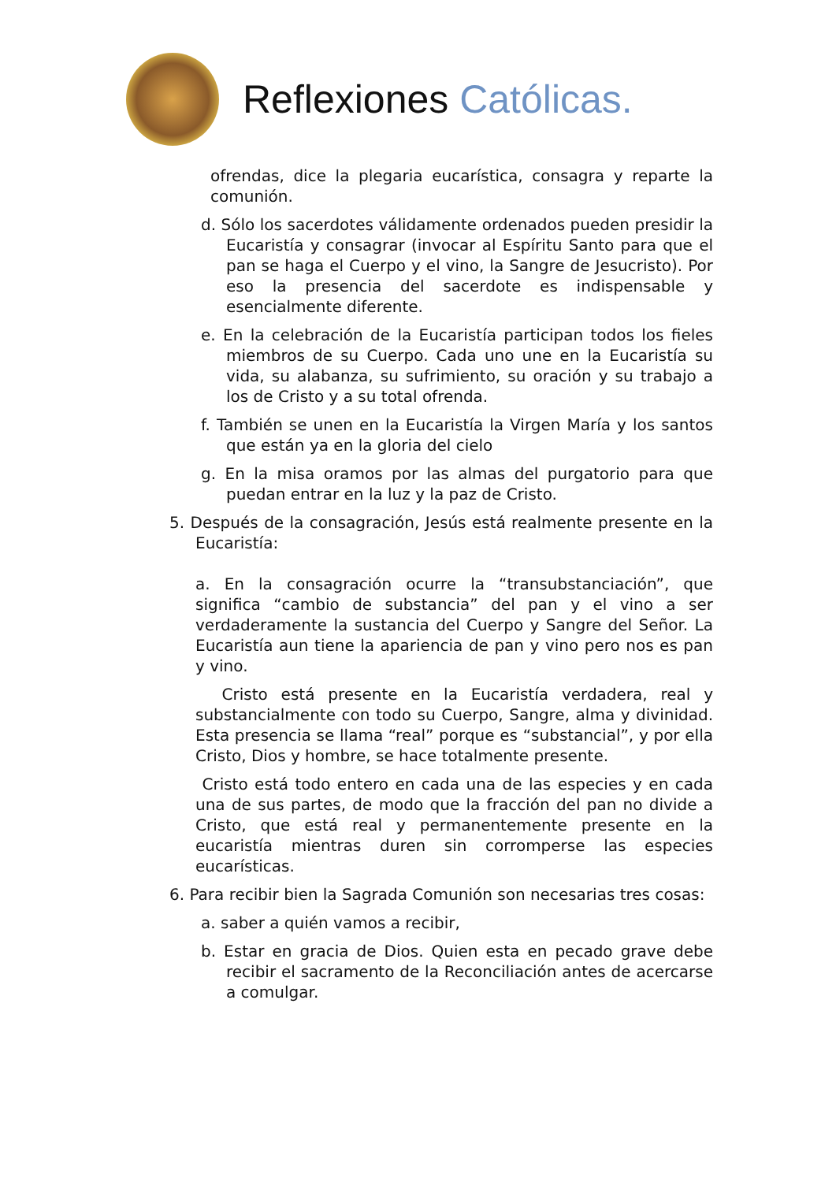Reflexiones Católicas.
ofrendas, dice la plegaria eucarística, consagra y reparte la comunión.
d. Sólo los sacerdotes válidamente ordenados pueden presidir la Eucaristía y consagrar (invocar al Espíritu Santo para que el pan se haga el Cuerpo y el vino, la Sangre de Jesucristo). Por eso la presencia del sacerdote es indispensable y esencialmente diferente.
e. En la celebración de la Eucaristía participan todos los fieles miembros de su Cuerpo. Cada uno une en la Eucaristía su vida, su alabanza, su sufrimiento, su oración y su trabajo a los de Cristo y a su total ofrenda.
f. También se unen en la Eucaristía la Virgen María y los santos que están ya en la gloria del cielo
g. En la misa oramos por las almas del purgatorio para que puedan entrar en la luz y la paz de Cristo.
5. Después de la consagración, Jesús está realmente presente en la Eucaristía:
a. En la consagración ocurre la “transubstanciación”, que significa “cambio de substancia” del pan y el vino a ser verdaderamente la sustancia del Cuerpo y Sangre del Señor. La Eucaristía aun tiene la apariencia de pan y vino pero nos es pan y vino.
Cristo está presente en la Eucaristía verdadera, real y substancialmente con todo su Cuerpo, Sangre, alma y divinidad. Esta presencia se llama “real” porque es “substancial”, y por ella Cristo, Dios y hombre, se hace totalmente presente.
Cristo está todo entero en cada una de las especies y en cada una de sus partes, de modo que la fracción del pan no divide a Cristo, que está real y permanentemente presente en la eucaristía mientras duren sin corromperse las especies eucarísticas.
6. Para recibir bien la Sagrada Comunión son necesarias tres cosas:
a. saber a quién vamos a recibir,
b. Estar en gracia de Dios. Quien esta en pecado grave debe recibir el sacramento de la Reconciliación antes de acercarse a comulgar.